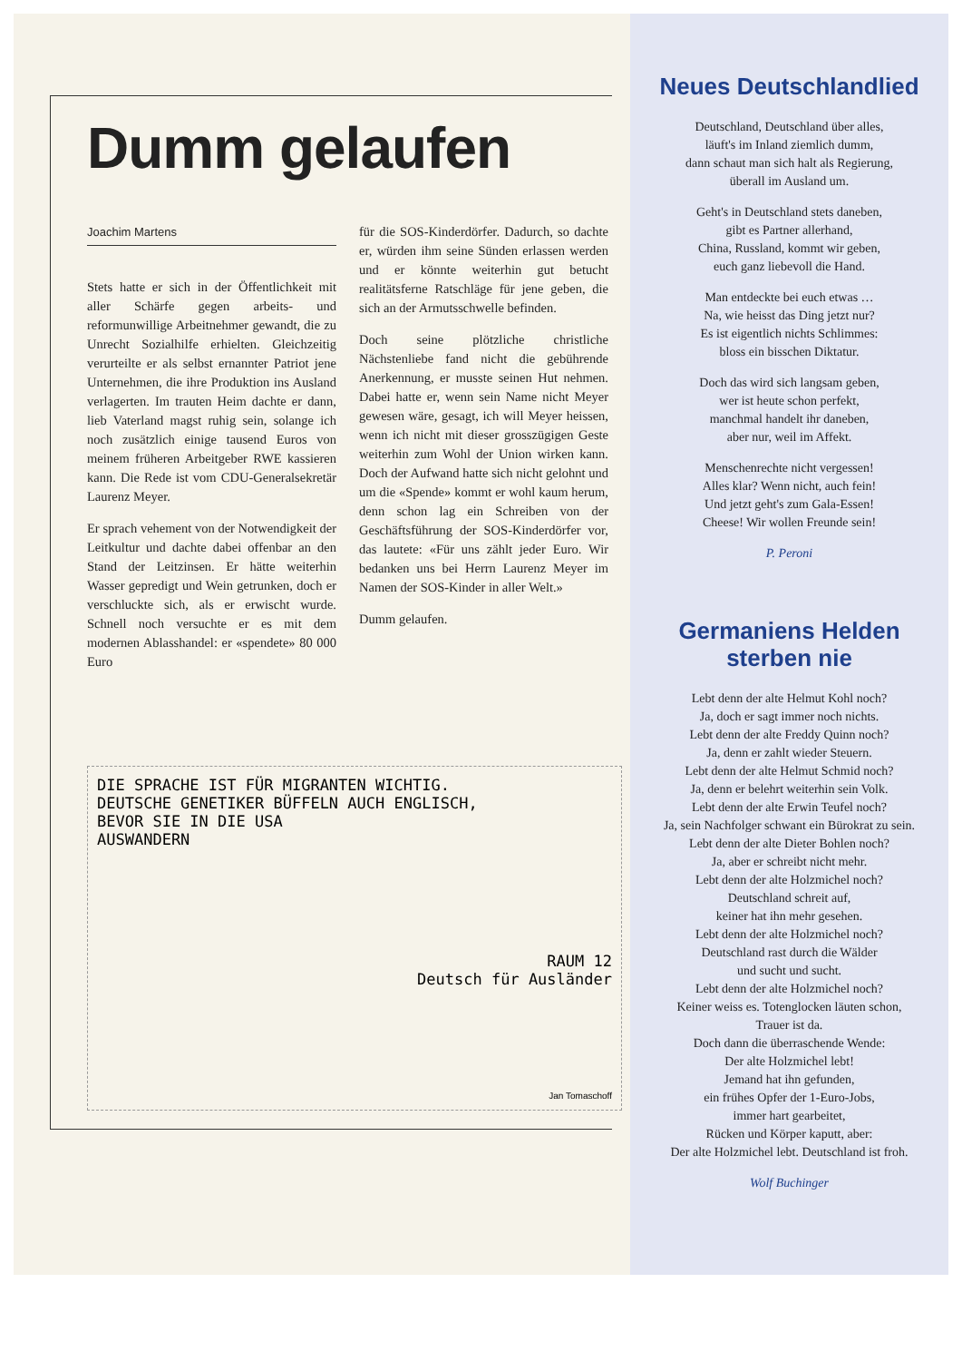Dumm gelaufen
Joachim Martens
Stets hatte er sich in der Öffentlichkeit mit aller Schärfe gegen arbeits- und reformunwillige Arbeitnehmer gewandt, die zu Unrecht Sozialhilfe erhielten. Gleichzeitig verurteilte er als selbst ernannter Patriot jene Unternehmen, die ihre Produktion ins Ausland verlagerten. Im trauten Heim dachte er dann, lieb Vaterland magst ruhig sein, solange ich noch zusätzlich einige tausend Euros von meinem früheren Arbeitgeber RWE kassieren kann. Die Rede ist vom CDU-Generalsekretär Laurenz Meyer.
Er sprach vehement von der Notwendigkeit der Leitkultur und dachte dabei offenbar an den Stand der Leitzinsen. Er hätte weiterhin Wasser gepredigt und Wein getrunken, doch er verschluckte sich, als er erwischt wurde. Schnell noch versuchte er es mit dem modernen Ablasshandel: er «spendete» 80 000 Euro
für die SOS-Kinderdörfer. Dadurch, so dachte er, würden ihm seine Sünden erlassen werden und er könnte weiterhin gut betucht realitätsferne Ratschläge für jene geben, die sich an der Armutsschwelle befinden.
Doch seine plötzliche christliche Nächstenliebe fand nicht die gebührende Anerkennung, er musste seinen Hut nehmen. Dabei hatte er, wenn sein Name nicht Meyer gewesen wäre, gesagt, ich will Meyer heissen, wenn ich nicht mit dieser grosszügigen Geste weiterhin zum Wohl der Union wirken kann. Doch der Aufwand hatte sich nicht gelohnt und um die «Spende» kommt er wohl kaum herum, denn schon lag ein Schreiben von der Geschäftsführung der SOS-Kinderdörfer vor, das lautete: «Für uns zählt jeder Euro. Wir bedanken uns bei Herrn Laurenz Meyer im Namen der SOS-Kinder in aller Welt.»
Dumm gelaufen.
DIE SPRACHE IST FÜR MIGRANTEN WICHTIG.
DEUTSCHE GENETIKER BÜFFELN AUCH ENGLISCH,
BEVOR SIE IN DIE USA
AUSWANDERN
RAUM 12
Deutsch für Ausländer
Jan Tomaschoff
Neues Deutschlandlied
Deutschland, Deutschland über alles,
läuft's im Inland ziemlich dumm,
dann schaut man sich halt als Regierung,
überall im Ausland um.
Geht's in Deutschland stets daneben,
gibt es Partner allerhand,
China, Russland, kommt wir geben,
euch ganz liebevoll die Hand.
Man entdeckte bei euch etwas …
Na, wie heisst das Ding jetzt nur?
Es ist eigentlich nichts Schlimmes:
bloss ein bisschen Diktatur.
Doch das wird sich langsam geben,
wer ist heute schon perfekt,
manchmal handelt ihr daneben,
aber nur, weil im Affekt.
Menschenrechte nicht vergessen!
Alles klar? Wenn nicht, auch fein!
Und jetzt geht's zum Gala-Essen!
Cheese! Wir wollen Freunde sein!
P. Peroni
Germaniens Helden
sterben nie
Lebt denn der alte Helmut Kohl noch?
Ja, doch er sagt immer noch nichts.
Lebt denn der alte Freddy Quinn noch?
Ja, denn er zahlt wieder Steuern.
Lebt denn der alte Helmut Schmid noch?
Ja, denn er belehrt weiterhin sein Volk.
Lebt denn der alte Erwin Teufel noch?
Ja, sein Nachfolger schwant ein Bürokrat zu sein.
Lebt denn der alte Dieter Bohlen noch?
Ja, aber er schreibt nicht mehr.
Lebt denn der alte Holzmichel noch?
Deutschland schreit auf,
keiner hat ihn mehr gesehen.
Lebt denn der alte Holzmichel noch?
Deutschland rast durch die Wälder
und sucht und sucht.
Lebt denn der alte Holzmichel noch?
Keiner weiss es. Totenglocken läuten schon,
Trauer ist da.
Doch dann die überraschende Wende:
Der alte Holzmichel lebt!
Jemand hat ihn gefunden,
ein frühes Opfer der 1-Euro-Jobs,
immer hart gearbeitet,
Rücken und Körper kaputt, aber:
Der alte Holzmichel lebt. Deutschland ist froh.
Wolf Buchinger